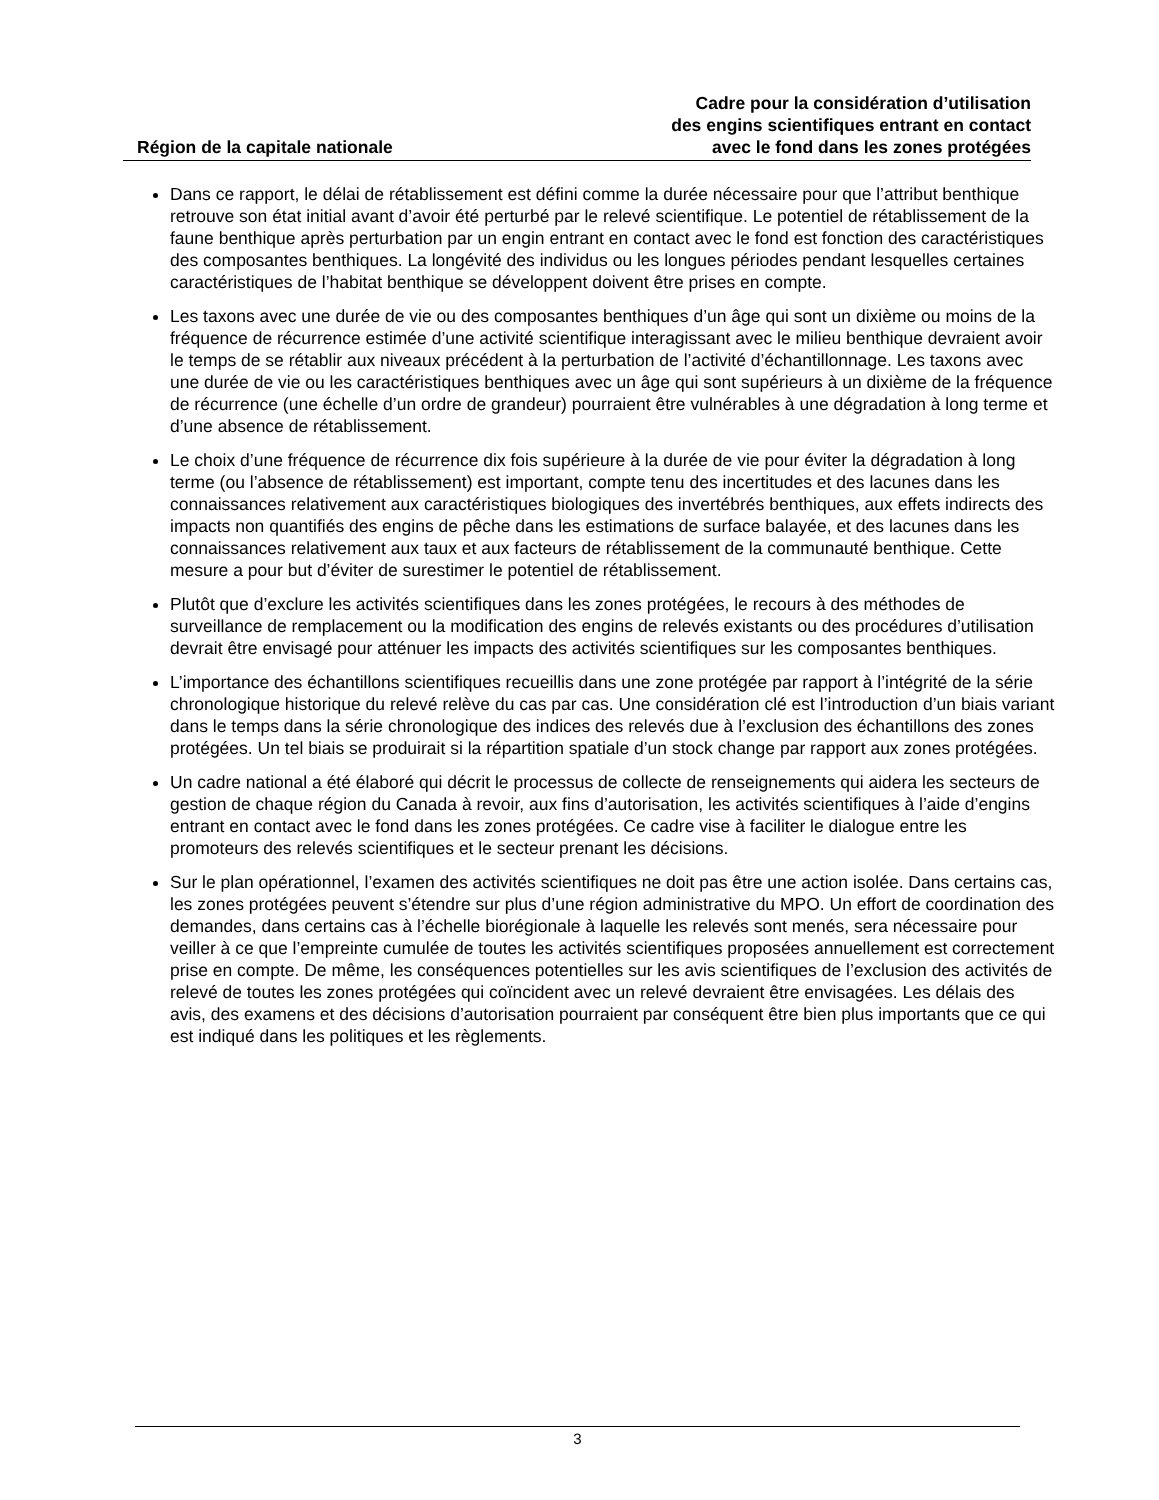Région de la capitale nationale
Cadre pour la considération d’utilisation
des engins scientifiques entrant en contact
avec le fond dans les zones protégées
Dans ce rapport, le délai de rétablissement est défini comme la durée nécessaire pour que l’attribut benthique retrouve son état initial avant d’avoir été perturbé par le relevé scientifique. Le potentiel de rétablissement de la faune benthique après perturbation par un engin entrant en contact avec le fond est fonction des caractéristiques des composantes benthiques. La longévité des individus ou les longues périodes pendant lesquelles certaines caractéristiques de l’habitat benthique se développent doivent être prises en compte.
Les taxons avec une durée de vie ou des composantes benthiques d’un âge qui sont un dixième ou moins de la fréquence de récurrence estimée d’une activité scientifique interagissant avec le milieu benthique devraient avoir le temps de se rétablir aux niveaux précédent à la perturbation de l’activité d’échantillonnage. Les taxons avec une durée de vie ou les caractéristiques benthiques avec un âge qui sont supérieurs à un dixième de la fréquence de récurrence (une échelle d’un ordre de grandeur) pourraient être vulnérables à une dégradation à long terme et d’une absence de rétablissement.
Le choix d’une fréquence de récurrence dix fois supérieure à la durée de vie pour éviter la dégradation à long terme (ou l’absence de rétablissement) est important, compte tenu des incertitudes et des lacunes dans les connaissances relativement aux caractéristiques biologiques des invertébrés benthiques, aux effets indirects des impacts non quantifiés des engins de pêche dans les estimations de surface balayée, et des lacunes dans les connaissances relativement aux taux et aux facteurs de rétablissement de la communauté benthique. Cette mesure a pour but d’éviter de surestimer le potentiel de rétablissement.
Plutôt que d’exclure les activités scientifiques dans les zones protégées, le recours à des méthodes de surveillance de remplacement ou la modification des engins de relevés existants ou des procédures d’utilisation devrait être envisagé pour atténuer les impacts des activités scientifiques sur les composantes benthiques.
L’importance des échantillons scientifiques recueillis dans une zone protégée par rapport à l’intégrité de la série chronologique historique du relevé relève du cas par cas. Une considération clé est l’introduction d’un biais variant dans le temps dans la série chronologique des indices des relevés due à l’exclusion des échantillons des zones protégées. Un tel biais se produirait si la répartition spatiale d’un stock change par rapport aux zones protégées.
Un cadre national a été élaboré qui décrit le processus de collecte de renseignements qui aidera les secteurs de gestion de chaque région du Canada à revoir, aux fins d’autorisation, les activités scientifiques à l’aide d’engins entrant en contact avec le fond dans les zones protégées. Ce cadre vise à faciliter le dialogue entre les promoteurs des relevés scientifiques et le secteur prenant les décisions.
Sur le plan opérationnel, l’examen des activités scientifiques ne doit pas être une action isolée. Dans certains cas, les zones protégées peuvent s’étendre sur plus d’une région administrative du MPO. Un effort de coordination des demandes, dans certains cas à l’échelle biorégionale à laquelle les relevés sont menés, sera nécessaire pour veiller à ce que l’empreinte cumulée de toutes les activités scientifiques proposées annuellement est correctement prise en compte. De même, les conséquences potentielles sur les avis scientifiques de l’exclusion des activités de relevé de toutes les zones protégées qui coïncident avec un relevé devraient être envisagées. Les délais des avis, des examens et des décisions d’autorisation pourraient par conséquent être bien plus importants que ce qui est indiqué dans les politiques et les règlements.
3